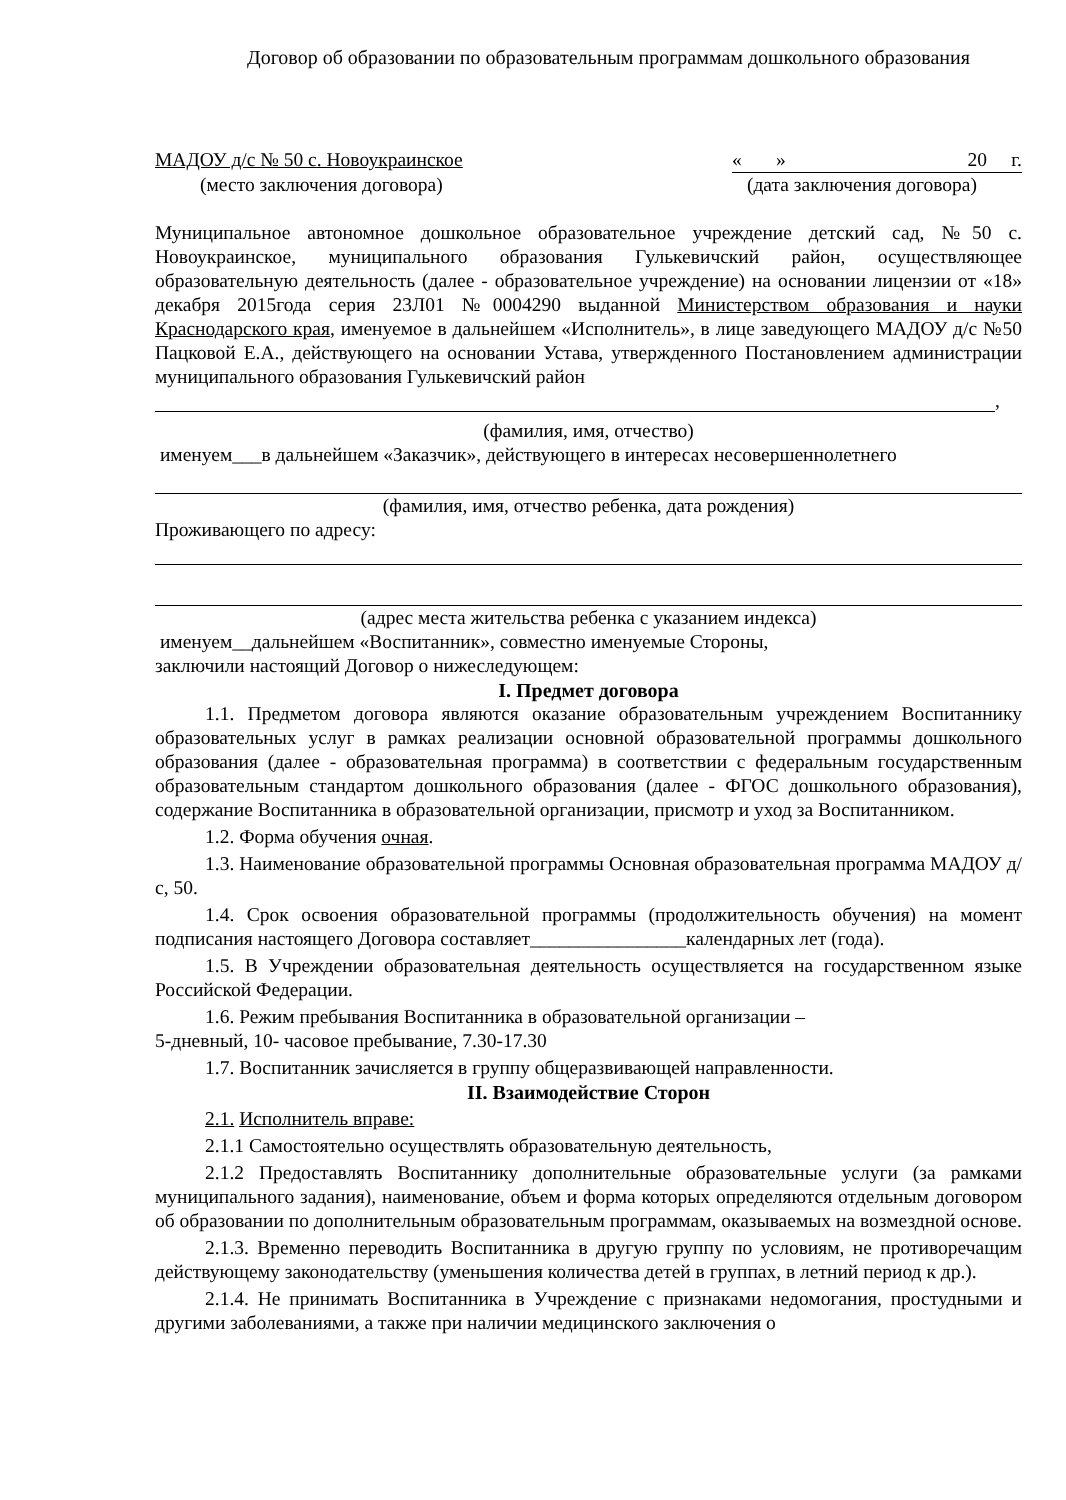Договор об образовании по образовательным программам дошкольного образования
МАДОУ д/с № 50 с. Новоукраинское « » 20 г.
(место заключения договора) (дата заключения договора)
Муниципальное автономное дошкольное образовательное учреждение детский сад, №50 с. Новоукраинское, муниципального образования Гулькевичский район, осуществляющее образовательную деятельность (далее - образовательное учреждение) на основании лицензии от «18» декабря 2015года серия 23Л01 №0004290 выданной Министерством образования и науки Краснодарского края, именуемое в дальнейшем «Исполнитель», в лице заведующего МАДОУ д/с №50 Пацковой Е.А., действующего на основании Устава, утвержденного Постановлением администрации муниципального образования Гулькевичский район
,
(фамилия, имя, отчество)
именуем___в дальнейшем «Заказчик», действующего в интересах несовершеннолетнего
(фамилия, имя, отчество ребенка, дата рождения)
Проживающего по адресу:
(адрес места жительства ребенка с указанием индекса)
именуем__дальнейшем «Воспитанник», совместно именуемые Стороны,
заключили настоящий Договор о нижеследующем:
I. Предмет договора
1.1. Предметом договора являются оказание образовательным учреждением Воспитаннику образовательных услуг в рамках реализации основной образовательной программы дошкольного образования (далее - образовательная программа) в соответствии с федеральным государственным образовательным стандартом дошкольного образования (далее - ФГОС дошкольного образования), содержание Воспитанника в образовательной организации, присмотр и уход за Воспитанником.
1.2. Форма обучения очная.
1.3. Наименование образовательной программы Основная образовательная программа МАДОУ д/с, 50.
1.4. Срок освоения образовательной программы (продолжительность обучения) на момент подписания настоящего Договора составляет________________календарных лет (года).
1.5. В Учреждении образовательная деятельность осуществляется на государственном языке Российской Федерации.
1.6. Режим пребывания Воспитанника в образовательной организации –
5-дневный, 10- часовое пребывание, 7.30-17.30
1.7. Воспитанник зачисляется в группу общеразвивающей направленности.
II. Взаимодействие Сторон
2.1. Исполнитель вправе:
2.1.1 Самостоятельно осуществлять образовательную деятельность,
2.1.2 Предоставлять Воспитаннику дополнительные образовательные услуги (за рамками муниципального задания), наименование, объем и форма которых определяются отдельным договором об образовании по дополнительным образовательным программам, оказываемых на возмездной основе.
2.1.3. Временно переводить Воспитанника в другую группу по условиям, не противоречащим действующему законодательству (уменьшения количества детей в группах, в летний период к др.).
2.1.4. Не принимать Воспитанника в Учреждение с признаками недомогания, простудными и другими заболеваниями, а также при наличии медицинского заключения о